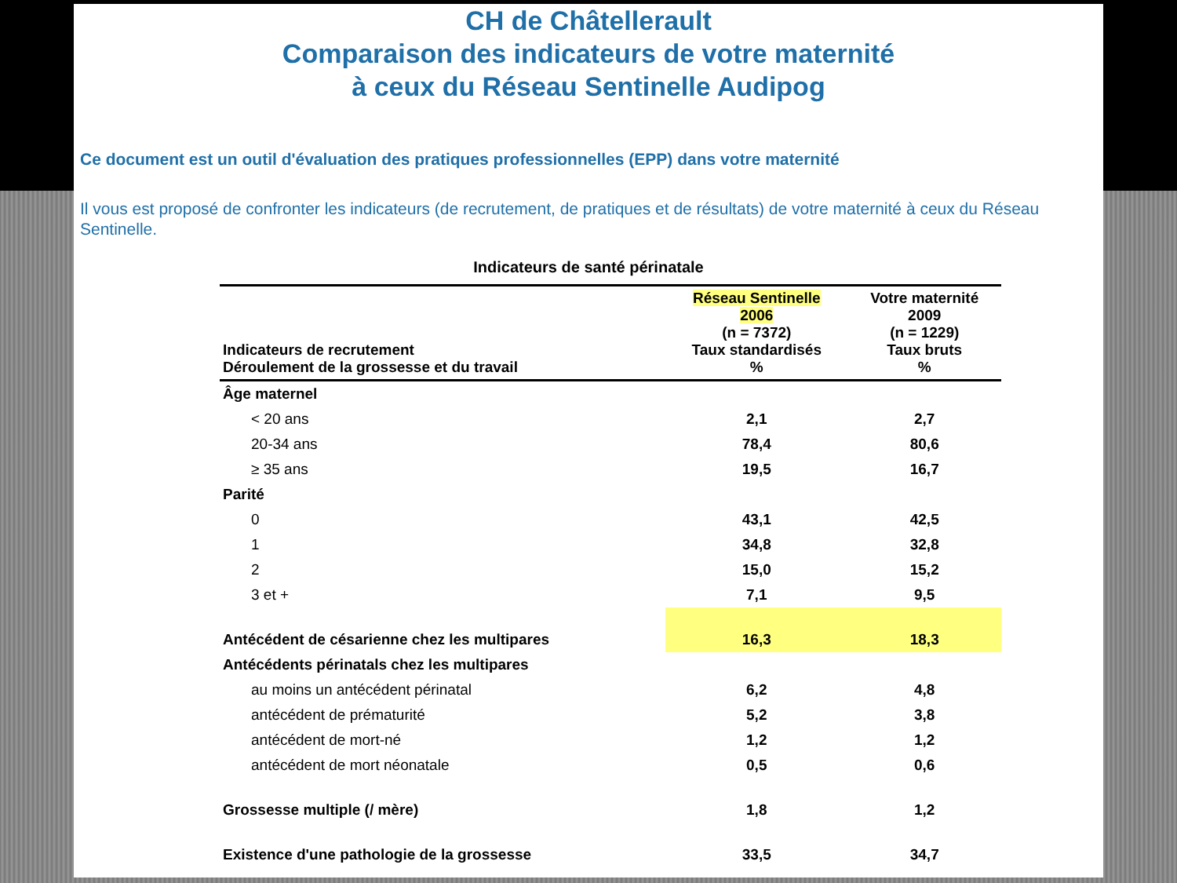CH de Châtellerault
Comparaison des indicateurs de votre maternité
à ceux du Réseau Sentinelle Audipog
Ce document est un outil d'évaluation des pratiques professionnelles (EPP) dans votre maternité
Il vous est proposé de confronter les indicateurs (de recrutement, de pratiques et de résultats) de votre maternité à ceux du Réseau Sentinelle.
Indicateurs de santé périnatale
| Indicateurs de recrutement Déroulement de la grossesse et du travail | Réseau Sentinelle 2006 (n = 7372) Taux standardisés % | Votre maternité 2009 (n = 1229) Taux bruts % |
| --- | --- | --- |
| Âge maternel | | |
| < 20 ans | 2,1 | 2,7 |
| 20-34 ans | 78,4 | 80,6 |
| ≥ 35 ans | 19,5 | 16,7 |
| Parité | | |
| 0 | 43,1 | 42,5 |
| 1 | 34,8 | 32,8 |
| 2 | 15,0 | 15,2 |
| 3 et + | 7,1 | 9,5 |
| Antécédent de césarienne chez les multipares | 16,3 | 18,3 |
| Antécédents périnatals chez les multipares | | |
| au moins un antécédent périnatal | 6,2 | 4,8 |
| antécédent de prématurité | 5,2 | 3,8 |
| antécédent de mort-né | 1,2 | 1,2 |
| antécédent de mort néonatale | 0,5 | 0,6 |
| Grossesse multiple (/ mère) | 1,8 | 1,2 |
| Existence d'une pathologie de la grossesse | 33,5 | 34,7 |